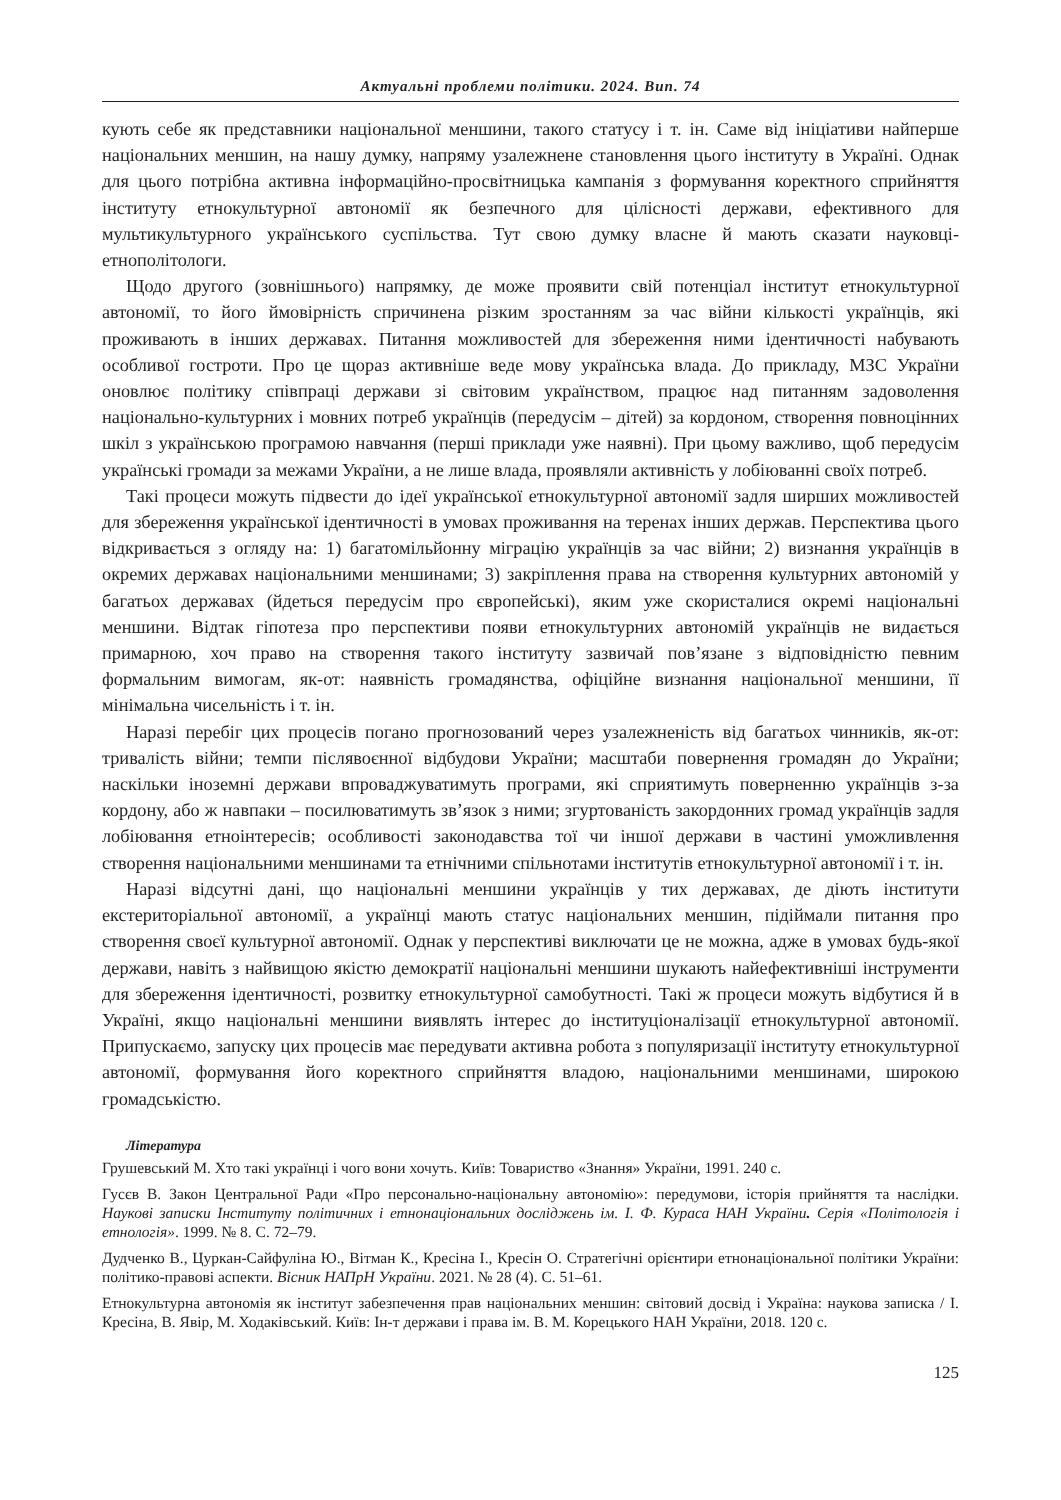Актуальні проблеми політики. 2024. Вип. 74
кують себе як представники національної меншини, такого статусу і т. ін. Саме від ініціативи найперше національних меншин, на нашу думку, напряму узалежнене становлення цього інституту в Україні. Однак для цього потрібна активна інформаційно-просвітницька кампанія з формування коректного сприйняття інституту етнокультурної автономії як безпечного для цілісності держави, ефективного для мультикультурного українського суспільства. Тут свою думку власне й мають сказати науковці-етнополітологи.
Щодо другого (зовнішнього) напрямку, де може проявити свій потенціал інститут етнокультурної автономії, то його ймовірність спричинена різким зростанням за час війни кількості українців, які проживають в інших державах. Питання можливостей для збереження ними ідентичності набувають особливої гостроти. Про це щораз активніше веде мову українська влада. До прикладу, МЗС України оновлює політику співпраці держави зі світовим українством, працює над питанням задоволення національно-культурних і мовних потреб українців (передусім – дітей) за кордоном, створення повноцінних шкіл з українською програмою навчання (перші приклади уже наявні). При цьому важливо, щоб передусім українські громади за межами України, а не лише влада, проявляли активність у лобіюванні своїх потреб.
Такі процеси можуть підвести до ідеї української етнокультурної автономії задля ширших можливостей для збереження української ідентичності в умовах проживання на теренах інших держав. Перспектива цього відкривається з огляду на: 1) багатомільйонну міграцію українців за час війни; 2) визнання українців в окремих державах національними меншинами; 3) закріплення права на створення культурних автономій у багатьох державах (йдеться передусім про європейські), яким уже скористалися окремі національні меншини. Відтак гіпотеза про перспективи появи етнокультурних автономій українців не видається примарною, хоч право на створення такого інституту зазвичай пов’язане з відповідністю певним формальним вимогам, як-от: наявність громадянства, офіційне визнання національної меншини, її мінімальна чисельність і т. ін.
Наразі перебіг цих процесів погано прогнозований через узалежненість від багатьох чинників, як-от: тривалість війни; темпи післявоєнної відбудови України; масштаби повернення громадян до України; наскільки іноземні держави впроваджуватимуть програми, які сприятимуть поверненню українців з-за кордону, або ж навпаки – посилюватимуть зв’язок з ними; згуртованість закордонних громад українців задля лобіювання етноінтересів; особливості законодавства тої чи іншої держави в частині уможливлення створення національними меншинами та етнічними спільнотами інститутів етнокультурної автономії і т. ін.
Наразі відсутні дані, що національні меншини українців у тих державах, де діють інститути екстериторіальної автономії, а українці мають статус національних меншин, підіймали питання про створення своєї культурної автономії. Однак у перспективі виключати це не можна, адже в умовах будь-якої держави, навіть з найвищою якістю демократії національні меншини шукають найефективніші інструменти для збереження ідентичності, розвитку етнокультурної самобутності. Такі ж процеси можуть відбутися й в Україні, якщо національні меншини виявлять інтерес до інституціоналізації етнокультурної автономії. Припускаємо, запуску цих процесів має передувати активна робота з популяризації інституту етнокультурної автономії, формування його коректного сприйняття владою, національними меншинами, широкою громадськістю.
Література
Грушевський М. Хто такі українці і чого вони хочуть. Київ: Товариство «Знання» України, 1991. 240 с.
Гусєв В. Закон Центральної Ради «Про персонально-національну автономію»: передумови, історія прийняття та наслідки. Наукові записки Інституту політичних і етнонаціональних досліджень ім. І. Ф. Кураса НАН України. Серія «Політологія і етнологія». 1999. № 8. С. 72–79.
Дудченко В., Цуркан-Сайфуліна Ю., Вітман К., Кресіна І., Кресін О. Стратегічні орієнтири етнонаціональної політики України: політико-правові аспекти. Вісник НАПрН України. 2021. № 28 (4). С. 51–61.
Етнокультурна автономія як інститут забезпечення прав національних меншин: світовий досвід і Україна: наукова записка / І. Кресіна, В. Явір, М. Ходаківський. Київ: Ін-т держави і права ім. В. М. Корецького НАН України, 2018. 120 с.
125